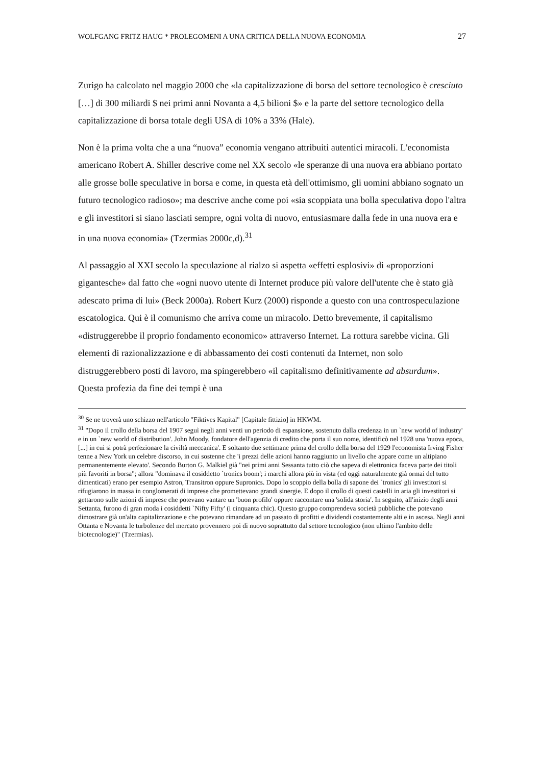WOLFGANG FRITZ HAUG * PROLEGOMENI A UNA CRITICA DELLA NUOVA ECONOMIA 27
Zurigo ha calcolato nel maggio 2000 che «la capitalizzazione di borsa del settore tecnologico è cresciuto […] di 300 miliardi $ nei primi anni Novanta a 4,5 bilioni $» e la parte del settore tecnologico della capitalizzazione di borsa totale degli USA di 10% a 33% (Hale).
Non è la prima volta che a una “nuova” economia vengano attribuiti autentici miracoli. L'economista americano Robert A. Shiller descrive come nel XX secolo «le speranze di una nuova era abbiano portato alle grosse bolle speculative in borsa e come, in questa età dell'ottimismo, gli uomini abbiano sognato un futuro tecnologico radioso»; ma descrive anche come poi «sia scoppiata una bolla speculativa dopo l'altra e gli investitori si siano lasciati sempre, ogni volta di nuovo, entusiasmare dalla fede in una nuova era e in una nuova economia» (Tzermias 2000c,d).<sup>31</sup>
Al passaggio al XXI secolo la speculazione al rialzo si aspetta «effetti esplosivi» di «proporzioni gigantesche» dal fatto che «ogni nuovo utente di Internet produce più valore dell'utente che è stato già adescato prima di lui» (Beck 2000a). Robert Kurz (2000) risponde a questo con una controspeculazione escatologica. Qui è il comunismo che arriva come un miracolo. Detto brevemente, il capitalismo «distruggerebbe il proprio fondamento economico» attraverso Internet. La rottura sarebbe vicina. Gli elementi di razionalizzazione e di abbassamento dei costi contenuti da Internet, non solo distruggerebbero posti di lavoro, ma spingerebbero «il capitalismo definitivamente ad absurdum». Questa profezia da fine dei tempi è una
<sup>30</sup> Se ne troverà uno schizzo nell'articolo "Fiktives Kapital" [Capitale fittizio] in HKWM.
<sup>31</sup> "Dopo il crollo della borsa del 1907 seguì negli anni venti un periodo di espansione, sostenuto dalla credenza in un `new world of industry' e in un `new world of distribution'. John Moody, fondatore dell'agenzia di credito che porta il suo nome, identificò nel 1928 una 'nuova epoca, [...] in cui si potrà perfezionare la civiltà meccanica'. E soltanto due settimane prima del crollo della borsa del 1929 l'economista Irving Fisher tenne a New York un celebre discorso, in cui sostenne che 'i prezzi delle azioni hanno raggiunto un livello che appare come un altipiano permanentemente elevato'. Secondo Burton G. Malkiel già "nei primi anni Sessanta tutto ciò che sapeva di elettronica faceva parte dei titoli più favoriti in borsa"; allora "dominava il cosiddetto `tronics boom'; i marchi allora più in vista (ed oggi naturalmente già ormai del tutto dimenticati) erano per esempio Astron, Transitron oppure Supronics. Dopo lo scoppio della bolla di sapone dei `tronics' gli investitori si rifugiarono in massa in conglomerati di imprese che promettevano grandi sinergie. E dopo il crollo di questi castelli in aria gli investitori si gettarono sulle azioni di imprese che potevano vantare un 'buon profilo' oppure raccontare una 'solida storia'. In seguito, all'inizio degli anni Settanta, furono di gran moda i cosiddetti `Nifty Fifty' (i cinquanta chic). Questo gruppo comprendeva società pubbliche che potevano dimostrare già un'alta capitalizzazione e che potevano rimandare ad un passato di profitti e dividendi costantemente alti e in ascesa. Negli anni Ottanta e Novanta le turbolenze del mercato provennero poi di nuovo soprattutto dal settore tecnologico (non ultimo l'ambito delle biotecnologie)" (Tzermias).